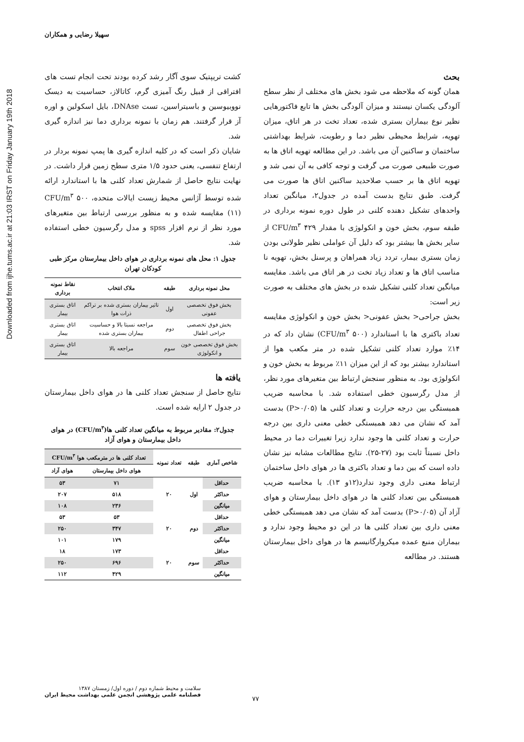Downloaded from ijhe.tums.ac.ir at 21:03 IRST on Friday January 19th 2018
سهیلا رضایی و همکاران
کشت تریپتیک سوی آگار رشد کرده بودند تحت انجام تست های افتراقی از قبیل رنگ آمیزی گرم، کاتالاز، حساسیت به دیسک نووبیوسین و باسیتراسین، تست DNAse، بایل اسکولین و اوره آز قرار گرفتند. هم زمان با نمونه برداری دما نیز اندازه گیری شد.
شایان ذکر است که در کلیه اندازه گیری ها پمپ نمونه بردار در ارتفاع تنفسی، یعنی حدود ۱/۵ متری سطح زمین قرار داشت. در نهایت نتایج حاصل از شمارش تعداد کلنی ها با استاندارد ارائه شده توسط آژانس محیط زیست ایالات متحده، ۵۰۰ CFU/m<sup>۳</sup> (۱۱) مقایسه شده و به منظور بررسی ارتباط بین متغیرهای مورد نظر از نرم افزار spss و مدل رگرسیون خطی استفاده شد.
جدول ۱: محل های نمونه برداری در هوای داخل بیمارستان مرکز طبی کودکان تهران
| محل نمونه برداری | طبقه | ملاک انتخاب | نقاط نمونه برداری |
| --- | --- | --- | --- |
| بخش فوق تخصصی عفونی | اول | تاثیر بیماران بستری شده بر تراکم ذرات هوا | اتاق بستری بیمار |
| بخش فوق تخصصی جراحی اطفال | دوم | مراجعه نسبتا بالا و حساسیت بیماران بستری شده | اتاق بستری بیمار |
| بخش فوق تخصصی خون و انکولوژی | سوم | مراجعه بالا | اتاق بستری بیمار |
یافته ها
نتایج حاصل از سنجش تعداد کلنی ها در هوای داخل بیمارستان در جدول ۲ ارایه شده است.
جدول۲: مقادیر مربوط به میانگین تعداد کلنی ها(CFU/m<sup>۳</sup>) در هوای داخل بیمارستان و هوای آزاد
| شاخص آماری | طبقه | تعداد نمونه | تعداد کلنی ها در مترمکعب هوا CFU/m<sup>۳</sup> | |
| --- | --- | --- | --- | --- |
| | | | هوای داخل بیمارستان | هوای آزاد |
| حداقل | اول | ۲۰ | ۷۱ | ۵۳ |
| حداکثر | | | ۵۱۸ | ۲۰۷ |
| میانگین | | | ۲۳۶ | ۱۰۸ |
| حداقل | دوم | ۲۰ | ۵۳ | ۵۳ |
| حداکثر | | | ۳۴۷ | ۲۵۰ |
| میانگین | | | ۱۷۹ | ۱۰۱ |
| حداقل | سوم | ۲۰ | ۱۷۳ | ۱۸ |
| حداکثر | | | ۶۹۶ | ۲۵۰ |
| میانگین | | | ۴۲۹ | ۱۱۲ |
بحث
همان گونه که ملاحظه می شود بخش های مختلف از نظر سطح آلودگی یکسان نیستند و میزان آلودگی بخش ها تابع فاکتورهایی نظیر نوع بیماران بستری شده، تعداد تخت در هر اتاق، میزان تهویه، شرایط محیطی نظیر دما و رطوبت، شرایط بهداشتی ساختمان و ساکنین آن می باشد. در این مطالعه تهویه اتاق ها به صورت طبیعی صورت می گرفت و توجه کافی به آن نمی شد و تهویه اتاق ها بر حسب صلاحدید ساکنین اتاق ها صورت می گرفت. طبق نتایج بدست آمده در جدول۲، میانگین تعداد واحدهای تشکیل دهنده کلنی در طول دوره نمونه برداری در طبقه سوم، بخش خون و انکولوژی با مقدار ۴۲۹ CFU/m<sup>۳</sup> از سایر بخش ها بیشتر بود که دلیل آن عواملی نظیر طولانی بودن زمان بستری بیمار، تردد زیاد همراهان و پرسنل بخش، تهویه نا مناسب اتاق ها و تعداد زیاد تخت در هر اتاق می باشد. مقایسه میانگین تعداد کلنی تشکیل شده در بخش های مختلف به صورت زیر است:
بخش جراحی< بخش عفونی< بخش خون و انکولوژی مقایسه تعداد باکتری ها با استاندارد (۵۰۰ CFU/m<sup>۳</sup>) نشان داد که در ۱۴٪ موارد تعداد کلنی تشکیل شده در متر مکعب هوا از استاندارد بیشتر بود که از این میزان ۱۱٪ مربوط به بخش خون و انکولوژی بود. به منظور سنجش ارتباط بین متغیرهای مورد نظر، از مدل رگرسیون خطی استفاده شد. با محاسبه ضریب همبستگی بین درجه حرارت و تعداد کلنی ها (P>۰/۰۵) بدست آمد که نشان می دهد همبستگی خطی معنی داری بین درجه حرارت و تعداد کلنی ها وجود ندارد زیرا تغییرات دما در محیط داخل نسبتاً ثابت بود (۲۷-۲۵). نتایج مطالعات مشابه نیز نشان داده است که بین دما و تعداد باکتری ها در هوای داخل ساختمان ارتباط معنی داری وجود ندارد(۱۲و ۱۳). با محاسبه ضریب همبستگی بین تعداد کلنی ها در هوای داخل بیمارستان و هوای آزاد آن (P>۰/۰۵) بدست آمد که نشان می دهد همبستگی خطی معنی داری بین تعداد کلنی ها در این دو محیط وجود ندارد و بیماران منبع عمده میکروارگانیسم ها در هوای داخل بیمارستان هستند. در مطالعه
سلامت و محیط شماره دوم / دوره اول/ زمستان ۱۳۸۷
فصلنامه علمی پژوهشی انجمن علمی بهداشت محیط ایران
۷۷